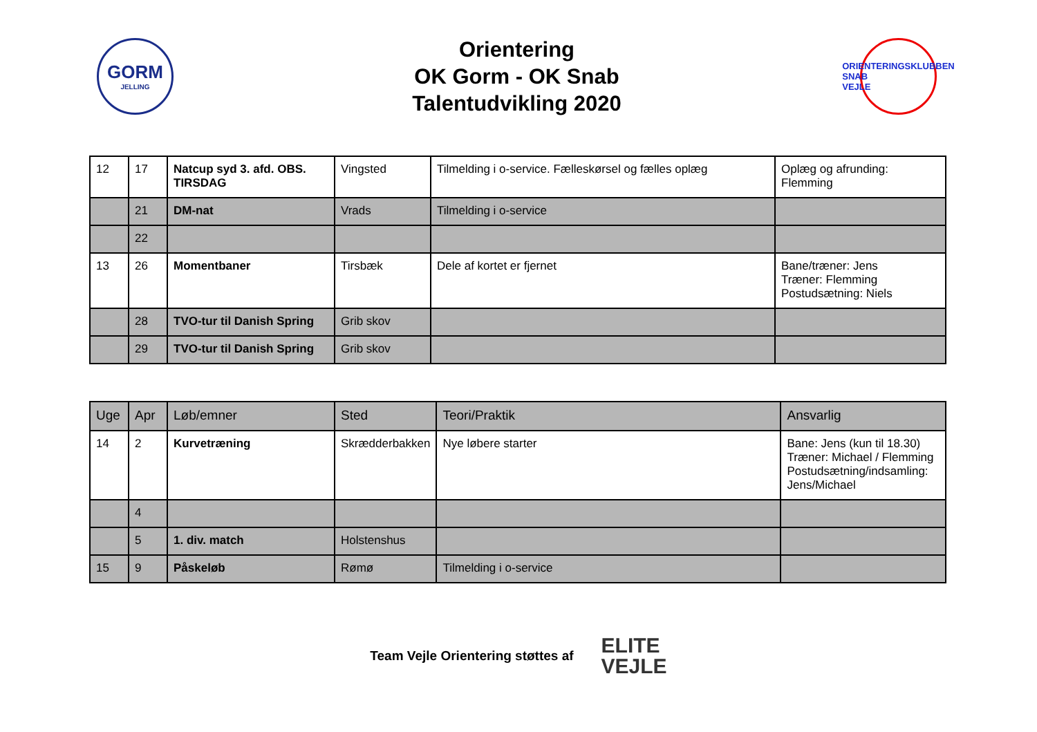GORM
JELLING
Orientering
OK Gorm - OK Snab
Talentudvikling 2020
ORIENTERINGSKLUBBEN
SNAB
VEJLE
| 12 | 17 | Natcup syd 3. afd. OBS. TIRSDAG | Vingsted | Tilmelding i o-service. Fælleskørsel og fælles oplæg | Oplæg og afrunding: Flemming |
| | 21 | DM-nat | Vrads | Tilmelding i o-service | |
| | 22 | | | | |
| 13 | 26 | Momentbaner | Tirsbæk | Dele af kortet er fjernet | Bane/træner: Jens Træner: Flemming Postudsætning: Niels |
| | 28 | TVO-tur til Danish Spring | Grib skov | | |
| | 29 | TVO-tur til Danish Spring | Grib skov | | |
| Uge | Apr | Løb/emner | Sted | Teori/Praktik | Ansvarlig |
| --- | --- | --- | --- | --- | --- |
| 14 | 2 | Kurvetræning | Skrædderbakken | Nye løbere starter | Bane: Jens (kun til 18.30) Træner: Michael / Flemming Postudsætning/indsamling: Jens/Michael |
| | 4 | | | | |
| | 5 | 1. div. match | Holstenshus | | |
| 15 | 9 | Påskeløb | Rømø | Tilmelding i o-service | |
Team Vejle Orientering støttes af
ELITE
VEJLE